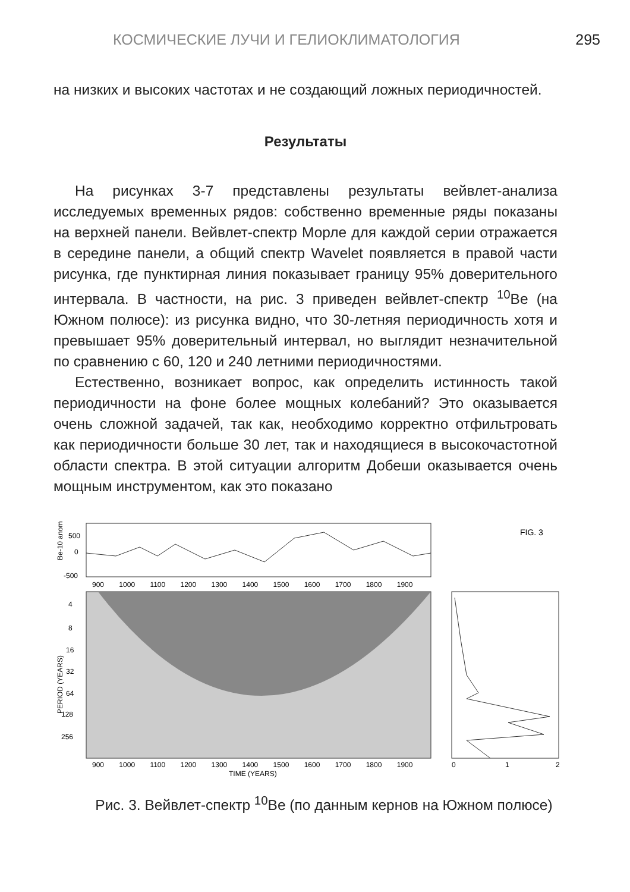КОСМИЧЕСКИЕ ЛУЧИ И ГЕЛИОКЛИМАТОЛОГИЯ 295
на низких и высоких частотах и не создающий ложных периодичностей.
Результаты
На рисунках 3-7 представлены результаты вейвлет-анализа исследуемых временных рядов: собственно временные ряды показаны на верхней панели. Вейвлет-спектр Морле для каждой серии отражается в середине панели, а общий спектр Wavelet появляется в правой части рисунка, где пунктирная линия показывает границу 95% доверительного интервала. В частности, на рис. 3 приведен вейвлет-спектр <sup>10</sup>Be (на Южном полюсе): из рисунка видно, что 30-летняя периодичность хотя и превышает 95% доверительный интервал, но выглядит незначительной по сравнению с 60, 120 и 240 летними периодичностями.
Естественно, возникает вопрос, как определить истинность такой периодичности на фоне более мощных колебаний? Это оказывается очень сложной задачей, так как, необходимо корректно отфильтровать как периодичности больше 30 лет, так и находящиеся в высокочастотной области спектра. В этой ситуации алгоритм Добеши оказывается очень мощным инструментом, как это показано
Be-10 anom
500
0
-500
900 1000 1100 1200 1300 1400 1500 1600 1700 1800 1900
4
8
16
32
64
128
256
PERIOD (YEARS)
900 1000 1100 1200 1300 1400 1500 1600 1700 1800 1900
TIME (YEARS)
0
1
2
FIG. 3
Рис. 3. Вейвлет-спектр <sup>10</sup>Be (по данным кернов на Южном полюсе)